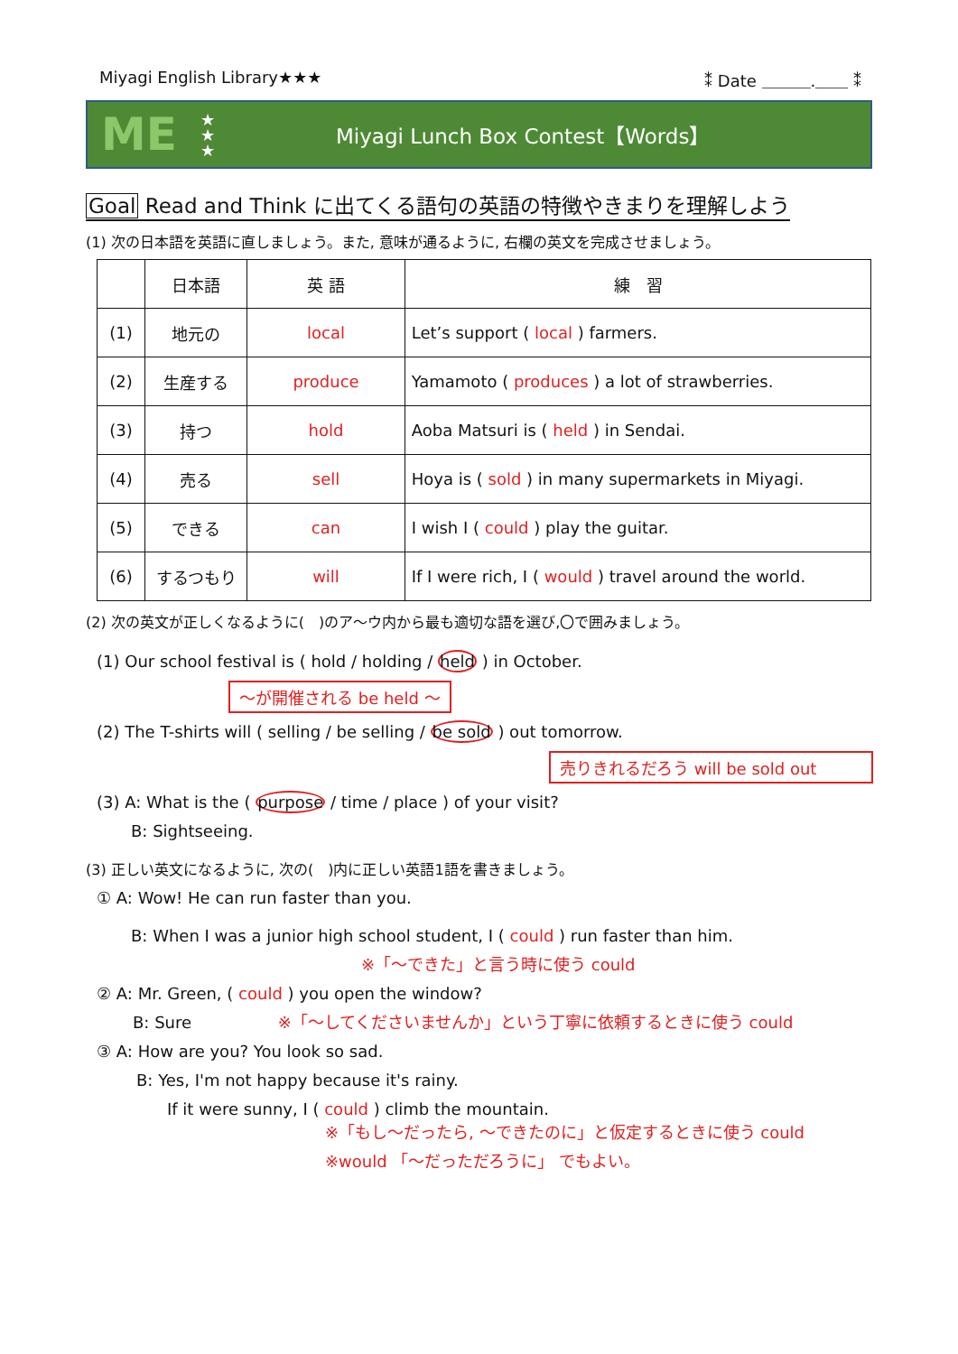Miyagi English Library★★★ ⁑ Date ＿＿＿.＿＿ ⁑
ME
★
★
★
Miyagi Lunch Box Contest【Words】
Goal Read and Think に出てくる語句の英語の特徴やきまりを理解しよう
(1) 次の日本語を英語に直しましょう。また, 意味が通るように, 右欄の英文を完成させましょう。
| | 日本語 | 英 語 | 練 習 |
| --- | --- | --- | --- |
| (1) | 地元の | local | Let’s support ( local ) farmers. |
| (2) | 生産する | produce | Yamamoto ( produces ) a lot of strawberries. |
| (3) | 持つ | hold | Aoba Matsuri is ( held ) in Sendai. |
| (4) | 売る | sell | Hoya is ( sold ) in many supermarkets in Miyagi. |
| (5) | できる | can | I wish I ( could ) play the guitar. |
| (6) | するつもり | will | If I were rich, I ( would ) travel around the world. |
(2) 次の英文が正しくなるように(　)のア～ウ内から最も適切な語を選び,〇で囲みましょう。
(1) Our school festival is ( hold / holding / held ) in October.
～が開催される be held ～
(2) The T-shirts will ( selling / be selling / be sold ) out tomorrow.
売りきれるだろう will be sold out
(3) A: What is the ( purpose / time / place ) of your visit?
B: Sightseeing.
(3) 正しい英文になるように, 次の(　)内に正しい英語1語を書きましょう。
① A: Wow! He can run faster than you.
B: When I was a junior high school student, I ( could ) run faster than him.
※「～できた」と言う時に使う could
② A: Mr. Green, ( could ) you open the window?
B: Sure ※「～してくださいませんか」という丁寧に依頼するときに使う could
③ A: How are you? You look so sad.
B: Yes, I'm not happy because it's rainy.
If it were sunny, I ( could ) climb the mountain.
※「もし～だったら, ～できたのに」と仮定するときに使う could
※would 「～だっただろうに」 でもよい。